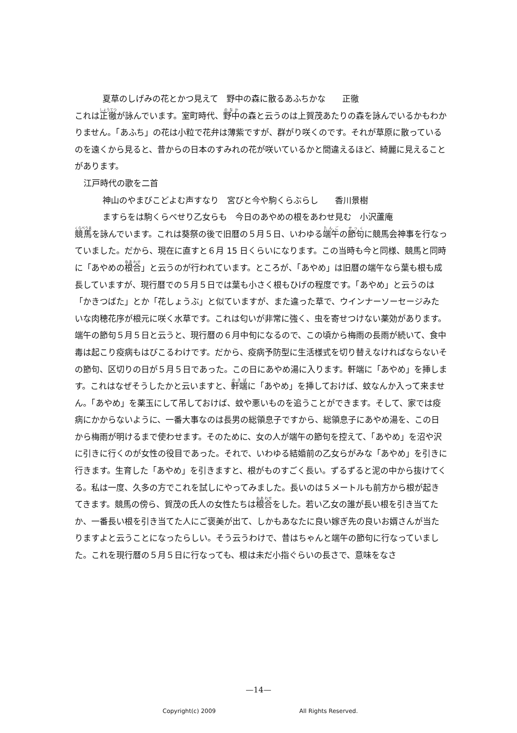夏草のしげみの花とかつ見えて　野中の森に散るあふちかな　　正徹
これは正徹が詠んでいます。室町時代、野中の森と云うのは上賀茂あたりの森を詠んでいるかもわかりません。「あふち」の花は小粒で花弁は薄紫ですが、群がり咲くのです。それが草原に散っているのを遠くから見ると、昔からの日本のすみれの花が咲いているかと間違えるほど、綺麗に見えることがあります。
江戸時代の歌を二首
神山のやまびこどよむ声すなり　宮びと今や駒くらぶらし　　香川景樹
ますらをは駒くらべせり乙女らも　今日のあやめの根をあわせ見む　小沢蘆庵
競馬を詠んでいます。これは葵祭の後で旧暦の５月５日、いわゆる端午の節句に競馬会神事を行なっていました。だから、現在に直すと６月 15 日くらいになります。この当時も今と同様、競馬と同時に「あやめの根合」と云うのが行われています。ところが、「あやめ」は旧暦の端午なら葉も根も成長していますが、現行暦での５月５日では葉も小さく根もひげの程度です。「あやめ」と云うのは「かきつばた」とか「花しょうぶ」と似ていますが、また違った草で、ウインナーソーセージみたいな肉穂花序が根元に咲く水草です。これは匂いが非常に強く、虫を寄せつけない薬効があります。端午の節句５月５日と云うと、現行暦の６月中旬になるので、この頃から梅雨の長雨が続いて、食中毒は起こり疫病もはびこるわけです。だから、疫病予防型に生活様式を切り替えなければならないその節句、区切りの日が５月５日であった。この日にあやめ湯に入ります。軒端に「あやめ」を挿します。これはなぜそうしたかと云いますと、軒端に「あやめ」を挿しておけば、蚊なんか入って来ません。「あやめ」を薬玉にして吊しておけば、蚊や悪いものを追うことができます。そして、家では疫病にかからないように、一番大事なのは長男の総領息子ですから、総領息子にあやめ湯を、この日から梅雨が明けるまで使わせます。そのために、女の人が端午の節句を控えて、「あやめ」を沼や沢に引きに行くのが女性の役目であった。それで、いわゆる結婚前の乙女らがみな「あやめ」を引きに行きます。生育した「あやめ」を引きますと、根がものすごく長い。ずるずると泥の中から抜けてくる。私は一度、久多の方でこれを試しにやってみました。長いのは５メートルも前方から根が起きてきます。競馬の傍ら、賀茂の氏人の女性たちは根合をした。若い乙女の誰が長い根を引き当てたか、一番長い根を引き当てた人にご褒美が出て、しかもあなたに良い嫁ぎ先の良いお婿さんが当たりますよと云うことになったらしい。そう云うわけで、昔はちゃんと端午の節句に行なっていました。これを現行暦の５月５日に行なっても、根は未だ小指ぐらいの長さで、意味をなさ
—14—
Copyright(c) 2009 All Rights Reserved.